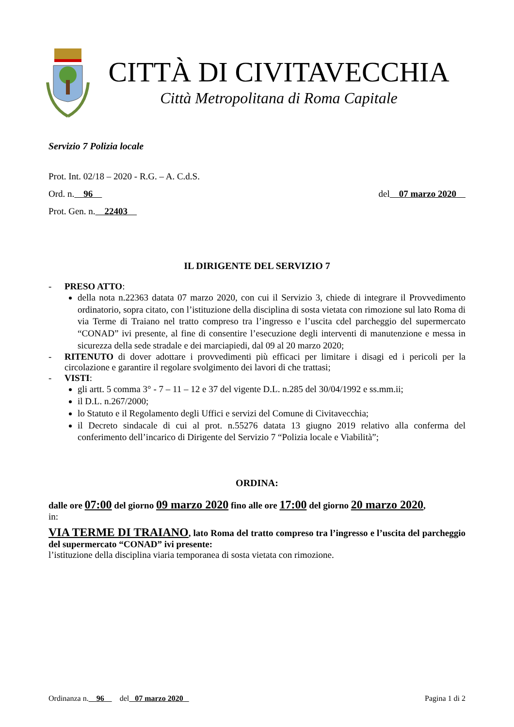CITTÀ DI CIVITAVECCHIA
Città Metropolitana di Roma Capitale
Servizio 7 Polizia locale
Prot. Int. 02/18 – 2020 - R.G. – A. C.d.S.
Ord. n. 96 del 07 marzo 2020
Prot. Gen. n. 22403
IL DIRIGENTE DEL SERVIZIO 7
- PRESO ATTO:
della nota n.22363 datata 07 marzo 2020, con cui il Servizio 3, chiede di integrare il Provvedimento ordinatorio, sopra citato, con l’istituzione della disciplina di sosta vietata con rimozione sul lato Roma di via Terme di Traiano nel tratto compreso tra l’ingresso e l’uscita cdel parcheggio del supermercato “CONAD” ivi presente, al fine di consentire l’esecuzione degli interventi di manutenzione e messa in sicurezza della sede stradale e dei marciapiedi, dal 09 al 20 marzo 2020;
- RITENUTO di dover adottare i provvedimenti più efficaci per limitare i disagi ed i pericoli per la circolazione e garantire il regolare svolgimento dei lavori di che trattasi;
- VISTI:
gli artt. 5 comma 3° - 7 – 11 – 12 e 37 del vigente D.L. n.285 del 30/04/1992 e ss.mm.ii;
il D.L. n.267/2000;
lo Statuto e il Regolamento degli Uffici e servizi del Comune di Civitavecchia;
il Decreto sindacale di cui al prot. n.55276 datata 13 giugno 2019 relativo alla conferma del conferimento dell’incarico di Dirigente del Servizio 7 “Polizia locale e Viabilità”;
ORDINA:
dalle ore 07:00 del giorno 09 marzo 2020 fino alle ore 17:00 del giorno 20 marzo 2020,
in:
VIA TERME DI TRAIANO, lato Roma del tratto compreso tra l’ingresso e l’uscita del parcheggio del supermercato “CONAD” ivi presente:
l’istituzione della disciplina viaria temporanea di sosta vietata con rimozione.
Ordinanza n. 96 del 07 marzo 2020 Pagina 1 di 2